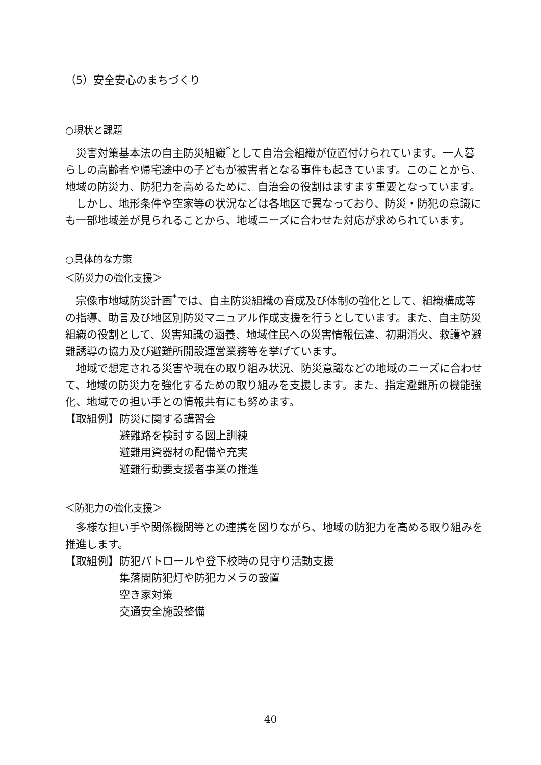（5）安全安心のまちづくり
○現状と課題
災害対策基本法の自主防災組織<sup>*</sup>として自治会組織が位置付けられています。一人暮らしの高齢者や帰宅途中の子どもが被害者となる事件も起きています。このことから、地域の防災力、防犯力を高めるために、自治会の役割はますます重要となっています。
しかし、地形条件や空家等の状況などは各地区で異なっており、防災・防犯の意識にも一部地域差が見られることから、地域ニーズに合わせた対応が求められています。
○具体的な方策
＜防災力の強化支援＞
宗像市地域防災計画<sup>*</sup>では、自主防災組織の育成及び体制の強化として、組織構成等の指導、助言及び地区別防災マニュアル作成支援を行うとしています。また、自主防災組織の役割として、災害知識の涵養、地域住民への災害情報伝達、初期消火、救護や避難誘導の協力及び避難所開設運営業務等を挙げています。
地域で想定される災害や現在の取り組み状況、防災意識などの地域のニーズに合わせて、地域の防災力を強化するための取り組みを支援します。また、指定避難所の機能強化、地域での担い手との情報共有にも努めます。
【取組例】 防災に関する講習会
避難路を検討する図上訓練
避難用資器材の配備や充実
避難行動要支援者事業の推進
＜防犯力の強化支援＞
多様な担い手や関係機関等との連携を図りながら、地域の防犯力を高める取り組みを推進します。
【取組例】 防犯パトロールや登下校時の見守り活動支援
集落間防犯灯や防犯カメラの設置
空き家対策
交通安全施設整備
40